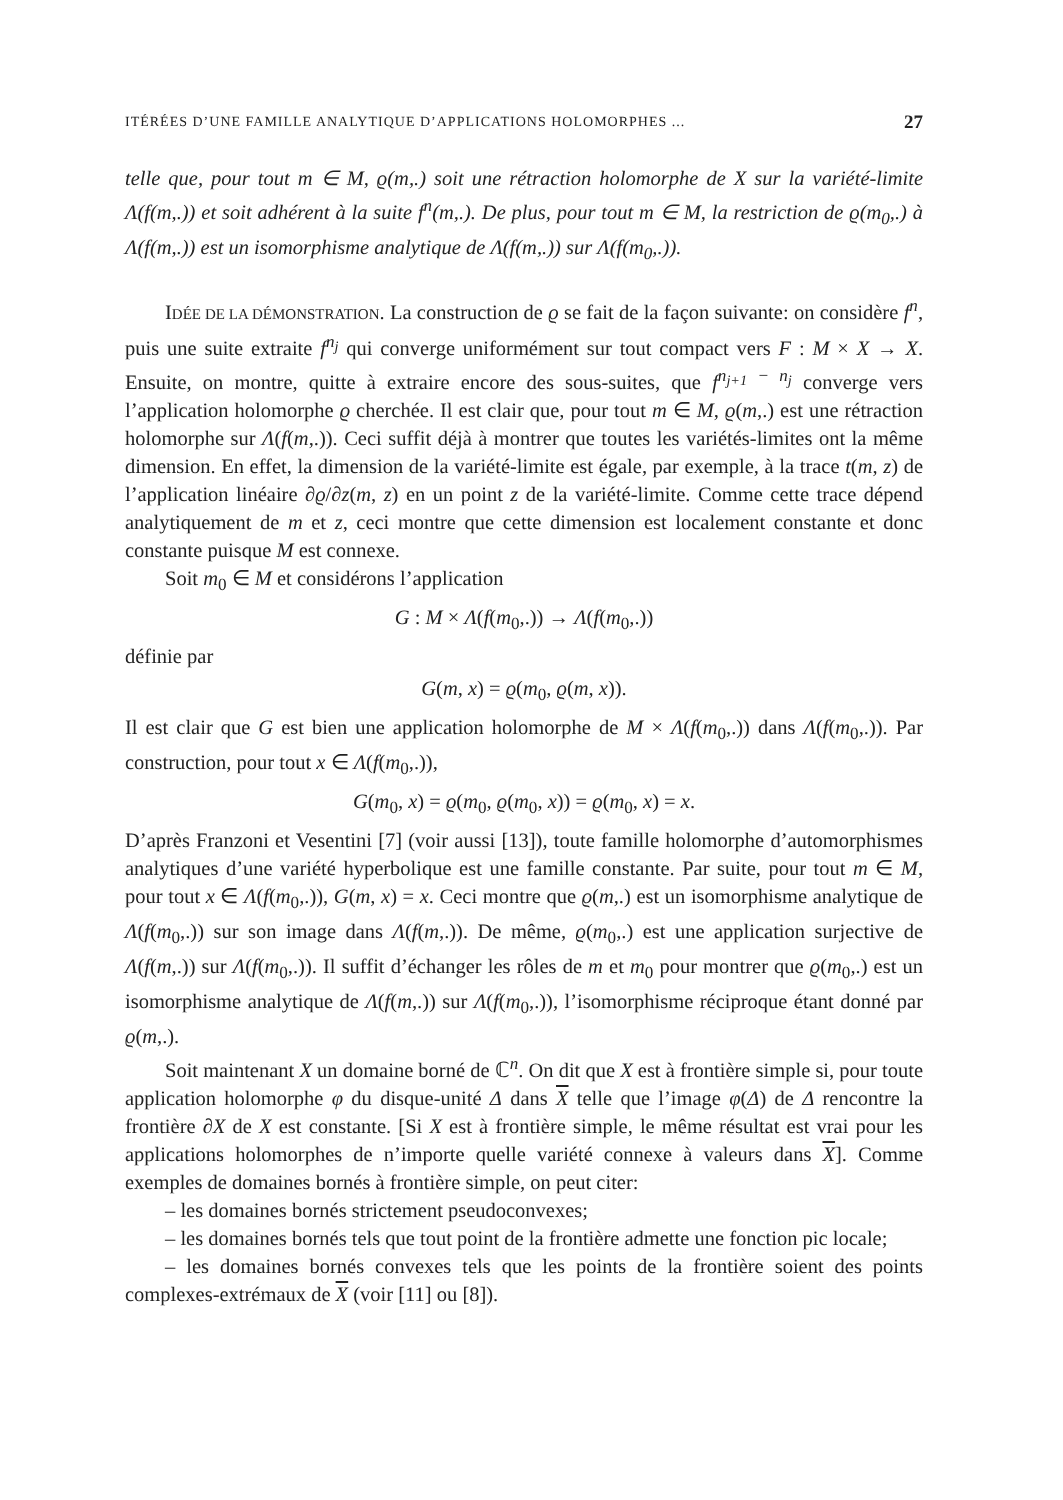ITÉRÉES D’UNE FAMILLE ANALYTIQUE D’APPLICATIONS HOLOMORPHES ... 27
telle que, pour tout m ∈ M, ϱ(m,.) soit une rétraction holomorphe de X sur la variété-limite Λ(f(m,.)) et soit adhérent à la suite f<sup>n</sup>(m,.). De plus, pour tout m ∈ M, la restriction de ϱ(m<sub>0</sub>,.) à Λ(f(m,.)) est un isomorphisme analytique de Λ(f(m,.)) sur Λ(f(m<sub>0</sub>,.)).
IDÉE DE LA DÉMONSTRATION. La construction de ϱ se fait de la façon suivante: on considère f<sup>n</sup>, puis une suite extraite f<sup>n<sub>j</sub></sup> qui converge uniformément sur tout compact vers F : M × X → X. Ensuite, on montre, quitte à extraire encore des sous-suites, que f<sup>n<sub>j+1</sub> − n<sub>j</sub></sup> converge vers l’application holomorphe ϱ cherchée. Il est clair que, pour tout m ∈ M, ϱ(m,.) est une rétraction holomorphe sur Λ(f(m,.)). Ceci suffit déjà à montrer que toutes les variétés-limites ont la même dimension. En effet, la dimension de la variété-limite est égale, par exemple, à la trace t(m, z) de l’application linéaire ∂ϱ/∂z(m, z) en un point z de la variété-limite. Comme cette trace dépend analytiquement de m et z, ceci montre que cette dimension est localement constante et donc constante puisque M est connexe.
Soit m<sub>0</sub> ∈ M et considérons l’application
G : M × Λ(f(m<sub>0</sub>,.)) → Λ(f(m<sub>0</sub>,.))
définie par
G(m, x) = ϱ(m<sub>0</sub>, ϱ(m, x)).
Il est clair que G est bien une application holomorphe de M × Λ(f(m<sub>0</sub>,.)) dans Λ(f(m<sub>0</sub>,.)). Par construction, pour tout x ∈ Λ(f(m<sub>0</sub>,.)),
G(m<sub>0</sub>, x) = ϱ(m<sub>0</sub>, ϱ(m<sub>0</sub>, x)) = ϱ(m<sub>0</sub>, x) = x.
D’après Franzoni et Vesentini [7] (voir aussi [13]), toute famille holomorphe d’automorphismes analytiques d’une variété hyperbolique est une famille constante. Par suite, pour tout m ∈ M, pour tout x ∈ Λ(f(m<sub>0</sub>,.)), G(m, x) = x. Ceci montre que ϱ(m,.) est un isomorphisme analytique de Λ(f(m<sub>0</sub>,.)) sur son image dans Λ(f(m,.)). De même, ϱ(m<sub>0</sub>,.) est une application surjective de Λ(f(m,.)) sur Λ(f(m<sub>0</sub>,.)). Il suffit d’échanger les rôles de m et m<sub>0</sub> pour montrer que ϱ(m<sub>0</sub>,.) est un isomorphisme analytique de Λ(f(m,.)) sur Λ(f(m<sub>0</sub>,.)), l’isomorphisme réciproque étant donné par ϱ(m,.).
Soit maintenant X un domaine borné de ℂ<sup>n</sup>. On dit que X est à frontière simple si, pour toute application holomorphe φ du disque-unité Δ dans X telle que l’image φ(Δ) de Δ rencontre la frontière ∂X de X est constante. [Si X est à frontière simple, le même résultat est vrai pour les applications holomorphes de n’importe quelle variété connexe à valeurs dans X]. Comme exemples de domaines bornés à frontière simple, on peut citer:
– les domaines bornés strictement pseudoconvexes;
– les domaines bornés tels que tout point de la frontière admette une fonction pic locale;
– les domaines bornés convexes tels que les points de la frontière soient des points complexes-extrémaux de X (voir [11] ou [8]).